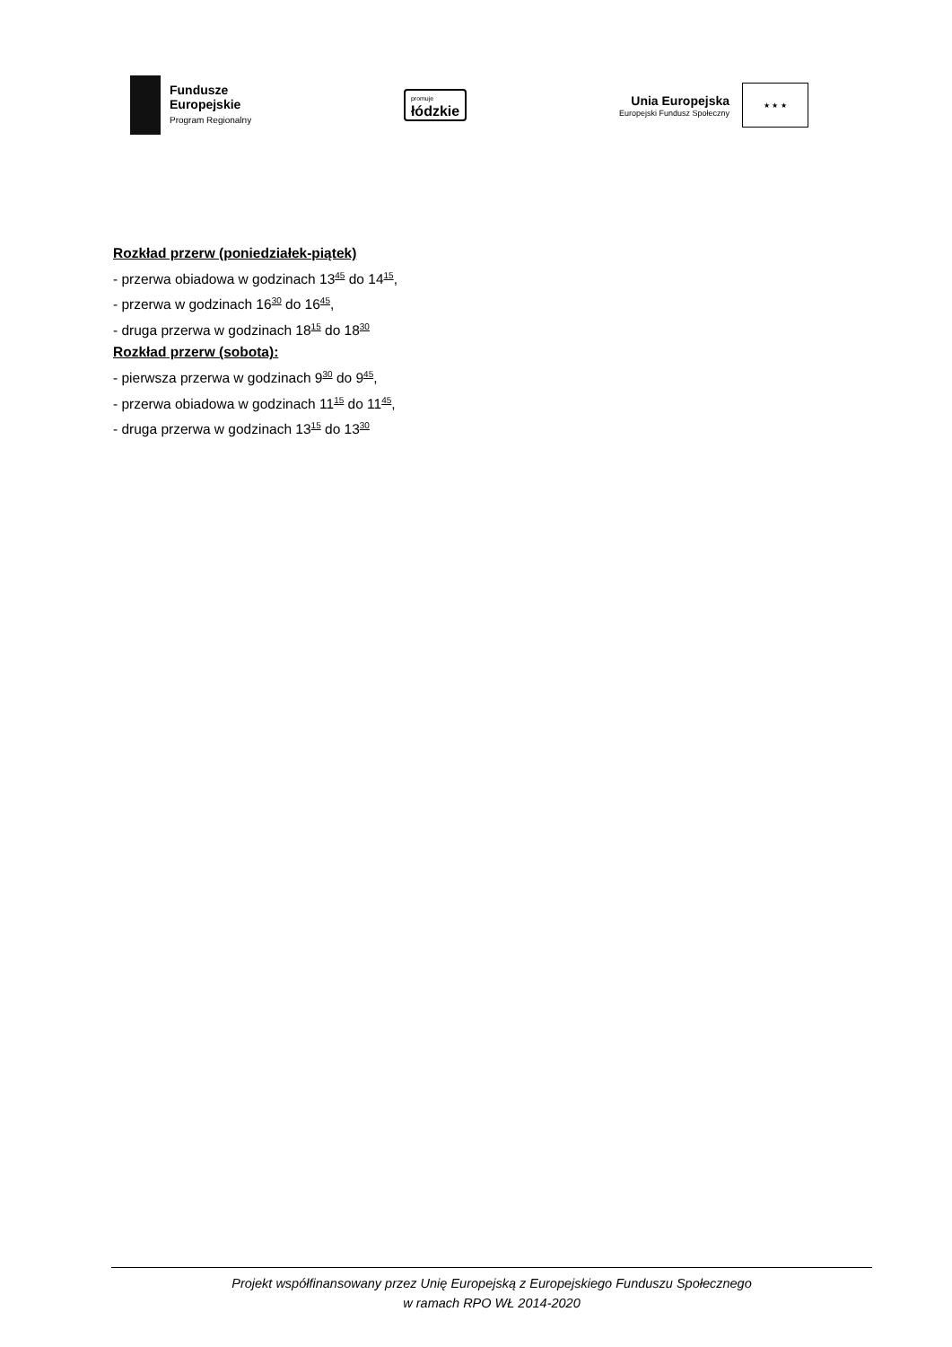Fundusze
Europejskie
Program Regionalny
promuje
łódzkie
Unia Europejska
Europejski Fundusz Społeczny
★ ★ ★
Rozkład przerw (poniedziałek-piątek)
- przerwa obiadowa w godzinach 13<sup>45</sup> do 14<sup>15</sup>,
- przerwa w godzinach 16<sup>30</sup> do 16<sup>45</sup>,
- druga przerwa w godzinach 18<sup>15</sup> do 18<sup>30</sup>
Rozkład przerw (sobota):
- pierwsza przerwa w godzinach 9<sup>30</sup> do 9<sup>45</sup>,
- przerwa obiadowa w godzinach 11<sup>15</sup> do 11<sup>45</sup>,
- druga przerwa w godzinach 13<sup>15</sup> do 13<sup>30</sup>
Projekt współfinansowany przez Unię Europejską z Europejskiego Funduszu Społecznego
w ramach RPO WŁ 2014-2020